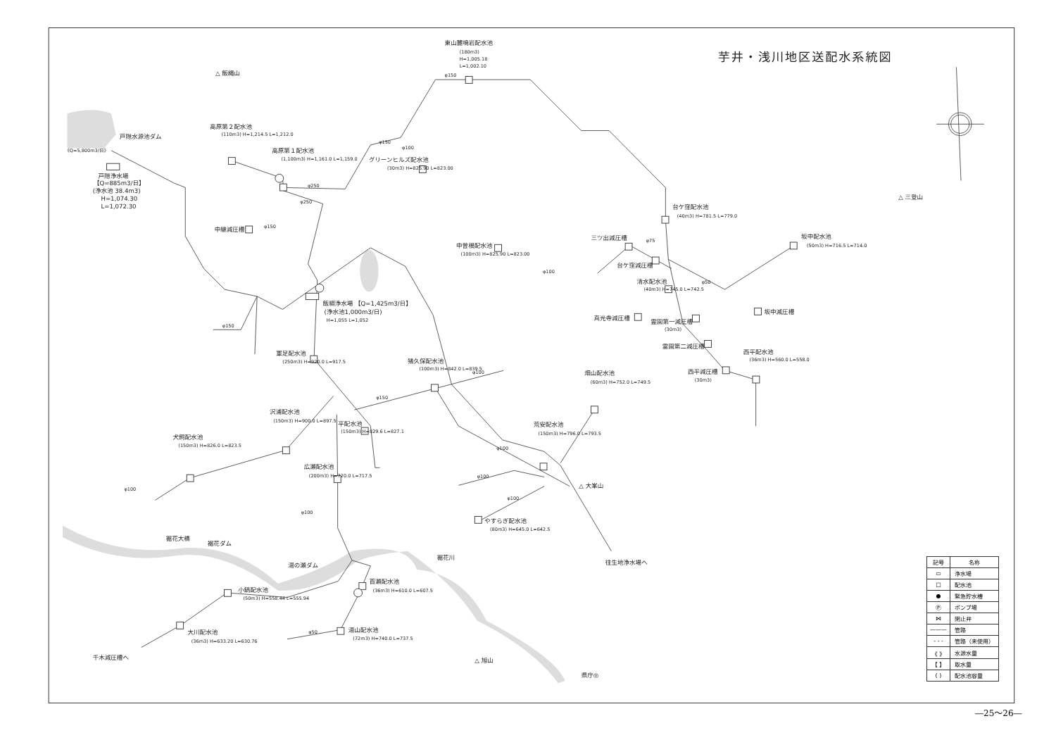芋井・浅川地区送配水系統図
東山麓鳴岩配水池
(180m3)
H=1,005.18
L=1,002.10
△ 飯縄山
戸隠水源池ダム
《Q=5,800m3/日》
高原第２配水池
(110m3) H=1,214.5 L=1,212.0
高原第１配水池
(1,100m3) H=1,161.0 L=1,159.0
グリーンヒルズ配水池
(30m3) H=825.90 L=823.00
戸隠浄水場
【Q=885m3/日】
(浄水池 38.4m3)
H=1,074.30
L=1,072.30
台ケ窪配水池
(40m3) H=781.5 L=779.0
△ 三登山
中継減圧槽
三ツ出減圧槽
坂中配水池
(50m3) H=716.5 L=714.0
中曽根配水池
(100m3) H=825.90 L=823.00
台ケ窪減圧槽
清水配水池
(40m3) H=745.0 L=742.5
飯綱浄水場 【Q=1,425m3/日】
(浄水池1,000m3/日)
H=1,055 L=1,052
坂中減圧槽
真光寺減圧槽
霊園第一減圧槽
(30m3)
霊園第二減圧槽
軍足配水池
(250m3) H=920.0 L=917.5
西平配水池
(36m3) H=560.0 L=558.0
猪久保配水池
(100m3) H=842.0 L=839.5
西平減圧槽
(30m3)
畑山配水池
(60m3) H=752.0 L=749.5
沢浦配水池
(150m3) H=900.0 L=897.5
平配水池
(150m3) H=829.6 L=827.1
荒安配水池
(150m3) H=796.0 L=793.5
犬飼配水池
(150m3) H=826.0 L=823.5
広瀬配水池
(200m3) H=720.0 L=717.5
△ 大峯山
やすらぎ配水池
(80m3) H=645.0 L=642.5
裾花大橋
裾花ダム
裾花川
往生地浄水場へ
湯の瀬ダム
百瀬配水池
(36m3) H=610.0 L=607.5
小鍋配水池
(50m3) H=558.44 L=555.94
湯山配水池
(72m3) H=740.0 L=737.5
大川配水池
(36m3) H=633.20 L=630.76
千木減圧槽へ
△ 旭山
県庁◎
φ150
φ150
φ100
φ250
φ250
φ150
φ150
φ100
φ150
φ100
φ100
φ100
φ100
φ100
φ50
φ100
φ75
φ50
| 記号 | 名称 |
| --- | --- |
| ▭ | 浄水場 |
| □ | 配水池 |
| ● | 緊急貯水槽 |
| Ⓟ | ポンプ場 |
| ⋈ | 閉止弁 |
| ——— | 管路 |
| - - - | 管路（未使用） |
| 《 》 | 水源水量 |
| 【 】 | 取水量 |
| ( ) | 配水池容量 |
―25～26―